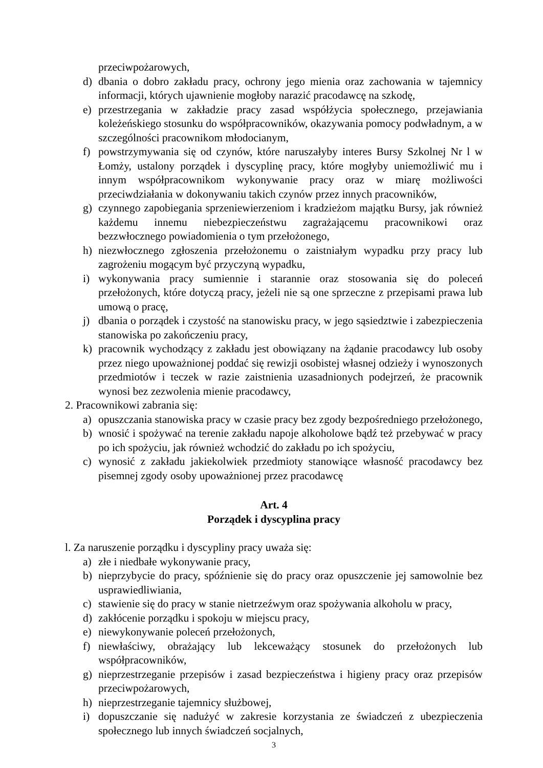przeciwpożarowych,
d) dbania o dobro zakładu pracy, ochrony jego mienia oraz zachowania w tajemnicy informacji, których ujawnienie mogłoby narazić pracodawcę na szkodę,
e) przestrzegania w zakładzie pracy zasad współżycia społecznego, przejawiania koleżeńskiego stosunku do współpracowników, okazywania pomocy podwładnym, a w szczególności pracownikom młodocianym,
f) powstrzymywania się od czynów, które naruszałyby interes Bursy Szkolnej Nr l w Łomży, ustalony porządek i dyscyplinę pracy, które mogłyby uniemożliwić mu i innym współpracownikom wykonywanie pracy oraz w miarę możliwości przeciwdziałania w dokonywaniu takich czynów przez innych pracowników,
g) czynnego zapobiegania sprzeniewierzeniom i kradzieżom majątku Bursy, jak również każdemu innemu niebezpieczeństwu zagrażającemu pracownikowi oraz bezzwłocznego powiadomienia o tym przełożonego,
h) niezwłocznego zgłoszenia przełożonemu o zaistniałym wypadku przy pracy lub zagrożeniu mogącym być przyczyną wypadku,
i) wykonywania pracy sumiennie i starannie oraz stosowania się do poleceń przełożonych, które dotyczą pracy, jeżeli nie są one sprzeczne z przepisami prawa lub umową o pracę,
j) dbania o porządek i czystość na stanowisku pracy, w jego sąsiedztwie i zabezpieczenia stanowiska po zakończeniu pracy,
k) pracownik wychodzący z zakładu jest obowiązany na żądanie pracodawcy lub osoby przez niego upoważnionej poddać się rewizji osobistej własnej odzieży i wynoszonych przedmiotów i teczek w razie zaistnienia uzasadnionych podejrzeń, że pracownik wynosi bez zezwolenia mienie pracodawcy,
2. Pracownikowi zabrania się:
a) opuszczania stanowiska pracy w czasie pracy bez zgody bezpośredniego przełożonego,
b) wnosić i spożywać na terenie zakładu napoje alkoholowe bądź też przebywać w pracy po ich spożyciu, jak również wchodzić do zakładu po ich spożyciu,
c) wynosić z zakładu jakiekolwiek przedmioty stanowiące własność pracodawcy bez pisemnej zgody osoby upoważnionej przez pracodawcę
Art. 4
Porządek i dyscyplina pracy
l. Za naruszenie porządku i dyscypliny pracy uważa się:
a) złe i niedbałe wykonywanie pracy,
b) nieprzybycie do pracy, spóźnienie się do pracy oraz opuszczenie jej samowolnie bez usprawiedliwiania,
c) stawienie się do pracy w stanie nietrzeźwym oraz spożywania alkoholu w pracy,
d) zakłócenie porządku i spokoju w miejscu pracy,
e) niewykonywanie poleceń przełożonych,
f) niewłaściwy, obrażający lub lekceważący stosunek do przełożonych lub współpracowników,
g) nieprzestrzeganie przepisów i zasad bezpieczeństwa i higieny pracy oraz przepisów przeciwpożarowych,
h) nieprzestrzeganie tajemnicy służbowej,
i) dopuszczanie się nadużyć w zakresie korzystania ze świadczeń z ubezpieczenia społecznego lub innych świadczeń socjalnych,
3